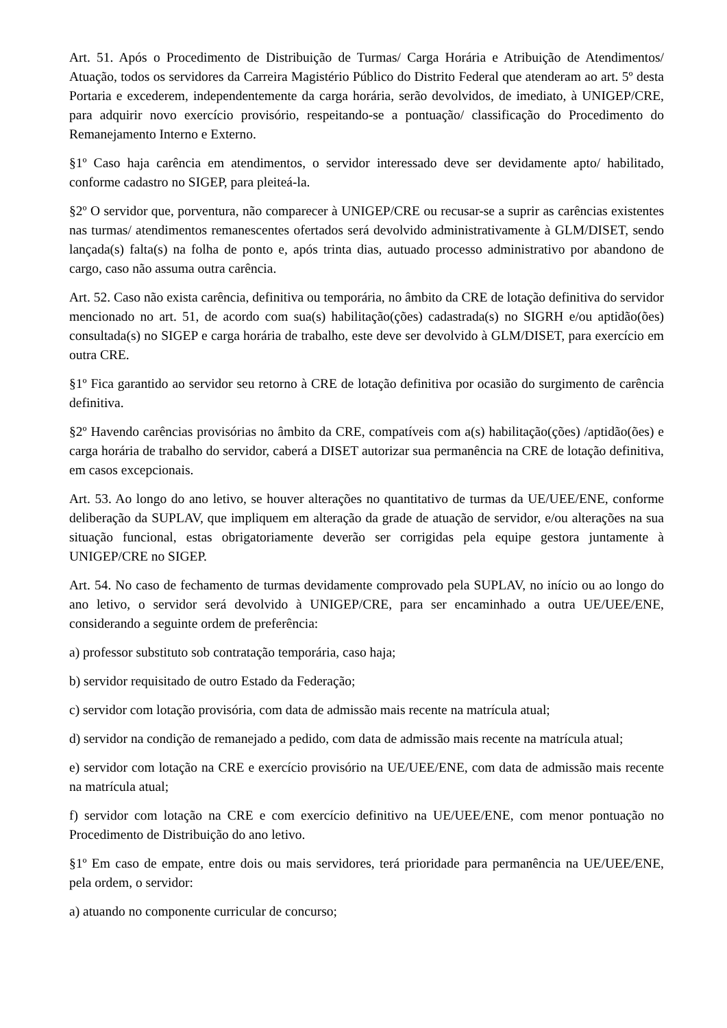Art. 51. Após o Procedimento de Distribuição de Turmas/ Carga Horária e Atribuição de Atendimentos/ Atuação, todos os servidores da Carreira Magistério Público do Distrito Federal que atenderam ao art. 5º desta Portaria e excederem, independentemente da carga horária, serão devolvidos, de imediato, à UNIGEP/CRE, para adquirir novo exercício provisório, respeitando-se a pontuação/ classificação do Procedimento do Remanejamento Interno e Externo.
§1º Caso haja carência em atendimentos, o servidor interessado deve ser devidamente apto/ habilitado, conforme cadastro no SIGEP, para pleiteá-la.
§2º O servidor que, porventura, não comparecer à UNIGEP/CRE ou recusar-se a suprir as carências existentes nas turmas/ atendimentos remanescentes ofertados será devolvido administrativamente à GLM/DISET, sendo lançada(s) falta(s) na folha de ponto e, após trinta dias, autuado processo administrativo por abandono de cargo, caso não assuma outra carência.
Art. 52. Caso não exista carência, definitiva ou temporária, no âmbito da CRE de lotação definitiva do servidor mencionado no art. 51, de acordo com sua(s) habilitação(ções) cadastrada(s) no SIGRH e/ou aptidão(ões) consultada(s) no SIGEP e carga horária de trabalho, este deve ser devolvido à GLM/DISET, para exercício em outra CRE.
§1º Fica garantido ao servidor seu retorno à CRE de lotação definitiva por ocasião do surgimento de carência definitiva.
§2º Havendo carências provisórias no âmbito da CRE, compatíveis com a(s) habilitação(ções) /aptidão(ões) e carga horária de trabalho do servidor, caberá a DISET autorizar sua permanência na CRE de lotação definitiva, em casos excepcionais.
Art. 53. Ao longo do ano letivo, se houver alterações no quantitativo de turmas da UE/UEE/ENE, conforme deliberação da SUPLAV, que impliquem em alteração da grade de atuação de servidor, e/ou alterações na sua situação funcional, estas obrigatoriamente deverão ser corrigidas pela equipe gestora juntamente à UNIGEP/CRE no SIGEP.
Art. 54. No caso de fechamento de turmas devidamente comprovado pela SUPLAV, no início ou ao longo do ano letivo, o servidor será devolvido à UNIGEP/CRE, para ser encaminhado a outra UE/UEE/ENE, considerando a seguinte ordem de preferência:
a) professor substituto sob contratação temporária, caso haja;
b) servidor requisitado de outro Estado da Federação;
c) servidor com lotação provisória, com data de admissão mais recente na matrícula atual;
d) servidor na condição de remanejado a pedido, com data de admissão mais recente na matrícula atual;
e) servidor com lotação na CRE e exercício provisório na UE/UEE/ENE, com data de admissão mais recente na matrícula atual;
f) servidor com lotação na CRE e com exercício definitivo na UE/UEE/ENE, com menor pontuação no Procedimento de Distribuição do ano letivo.
§1º Em caso de empate, entre dois ou mais servidores, terá prioridade para permanência na UE/UEE/ENE, pela ordem, o servidor:
a) atuando no componente curricular de concurso;